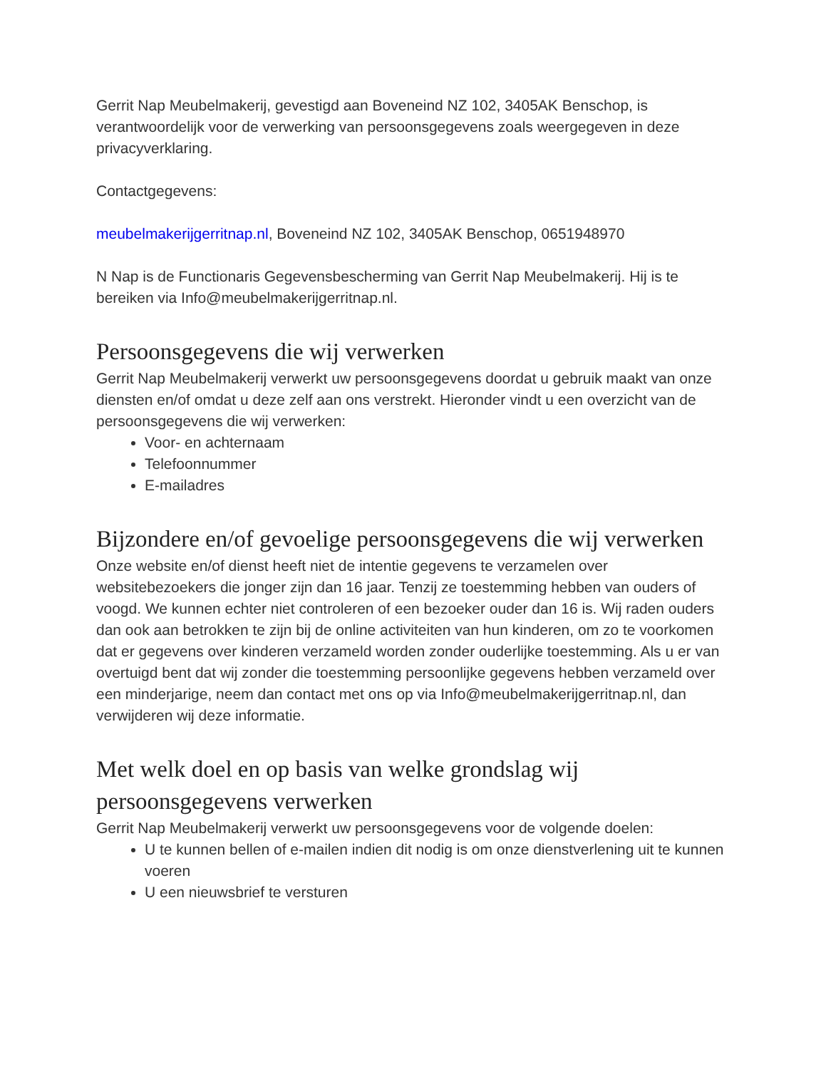Gerrit Nap Meubelmakerij, gevestigd aan Boveneind NZ 102, 3405AK Benschop, is verantwoordelijk voor de verwerking van persoonsgegevens zoals weergegeven in deze privacyverklaring.
Contactgegevens:
meubelmakerijgerritnap.nl, Boveneind NZ 102, 3405AK Benschop, 0651948970
N Nap is de Functionaris Gegevensbescherming van Gerrit Nap Meubelmakerij. Hij is te bereiken via Info@meubelmakerijgerritnap.nl.
Persoonsgegevens die wij verwerken
Gerrit Nap Meubelmakerij verwerkt uw persoonsgegevens doordat u gebruik maakt van onze diensten en/of omdat u deze zelf aan ons verstrekt. Hieronder vindt u een overzicht van de persoonsgegevens die wij verwerken:
Voor- en achternaam
Telefoonnummer
E-mailadres
Bijzondere en/of gevoelige persoonsgegevens die wij verwerken
Onze website en/of dienst heeft niet de intentie gegevens te verzamelen over websitebezoekers die jonger zijn dan 16 jaar. Tenzij ze toestemming hebben van ouders of voogd. We kunnen echter niet controleren of een bezoeker ouder dan 16 is. Wij raden ouders dan ook aan betrokken te zijn bij de online activiteiten van hun kinderen, om zo te voorkomen dat er gegevens over kinderen verzameld worden zonder ouderlijke toestemming. Als u er van overtuigd bent dat wij zonder die toestemming persoonlijke gegevens hebben verzameld over een minderjarige, neem dan contact met ons op via Info@meubelmakerijgerritnap.nl, dan verwijderen wij deze informatie.
Met welk doel en op basis van welke grondslag wij persoonsgegevens verwerken
Gerrit Nap Meubelmakerij verwerkt uw persoonsgegevens voor de volgende doelen:
U te kunnen bellen of e-mailen indien dit nodig is om onze dienstverlening uit te kunnen voeren
U een nieuwsbrief te versturen